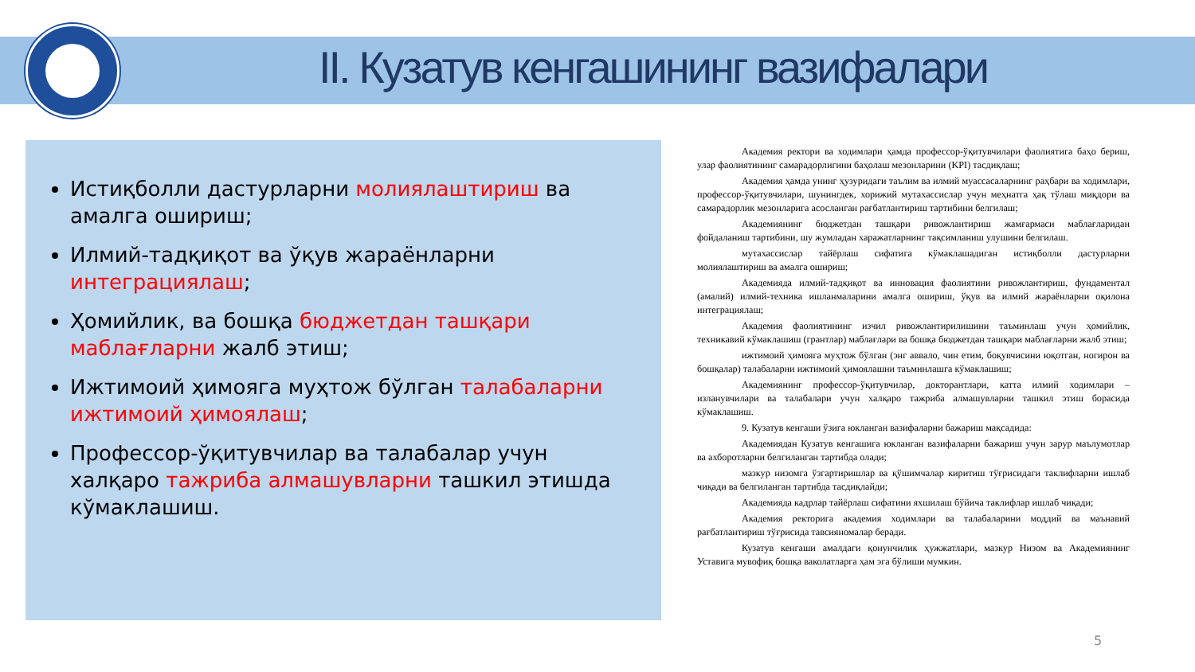II. Кузатув кенгашининг вазифалари
Истиқболли дастурларни молиялаштириш ва амалга ошириш;
Илмий-тадқиқот ва ўқув жараёнларни интеграциялаш;
Ҳомийлик, ва бошқа бюджетдан ташқари маблағларни жалб этиш;
Ижтимоий ҳимояга муҳтож бўлган талабаларни ижтимоий ҳимоялаш;
Профессор-ўқитувчилар ва талабалар учун халқаро тажриба алмашувларни ташкил этишда кўмаклашиш.
Академия ректори ва ходимлари ҳамда профессор-ўқитувчилари фаолиятига баҳо бериш, улар фаолиятининг самарадорлигини баҳолаш мезонларини (KPI) тасдиқлаш;
Академия ҳамда унинг ҳузуридаги таълим ва илмий муассасаларнинг раҳбари ва ходимлари, профессор-ўқитувчилари, шунингдек, хорижий мутахассислар учун меҳнатга ҳақ тўлаш миқдори ва самарадорлик мезонларига асосланган рағбатлантириш тартибини белгилаш;
Академиянинг бюджетдан ташқари ривожлантириш жамғармаси маблағларидан фойдаланиш тартибини, шу жумладан харажатларнинг тақсимланиш улушини белгилаш.
мутахассислар тайёрлаш сифатига кўмаклашадиган истиқболли дастурларни молиялаштириш ва амалга ошириш;
Академияда илмий-тадқиқот ва инновация фаолиятини ривожлантириш, фундаментал (амалий) илмий-техника ишланмаларини амалга ошириш, ўқув ва илмий жараёнларни оқилона интеграциялаш;
Академия фаолиятининг изчил ривожлантирилишини таъминлаш учун ҳомийлик, техникавий кўмаклашиш (грантлар) маблағлари ва бошқа бюджетдан ташқари маблағларни жалб этиш;
ижтимоий ҳимояга муҳтож бўлган (энг аввало, чин етим, боқувчисини юқотган, ногирон ва бошқалар) талабаларни ижтимоий ҳимоялашни таъминлашга кўмаклашиш;
Академиянинг профессор-ўқитувчилар, докторантлари, катта илмий ходимлари – изланувчилари ва талабалари учун халқаро тажриба алмашувларни ташкил этиш борасида кўмаклашиш.
9. Кузатув кенгаши ўзига юкланган вазифаларни бажариш мақсадида:
Академиядан Кузатув кенгашига юкланган вазифаларни бажариш учун зарур маълумотлар ва ахборотларни белгиланган тартибда олади;
мазкур низомга ўзгартиришлар ва қўшимчалар киритиш тўғрисидаги таклифларни ишлаб чиқади ва белгиланган тартибда тасдиқлайди;
Академияда кадрлар тайёрлаш сифатини яхшилаш бўйича таклифлар ишлаб чиқади;
Академия ректорига академия ходимлари ва талабаларини моддий ва маънавий рағбатлантириш тўғрисида тавсияномалар беради.
Кузатув кенгаши амалдаги қонунчилик ҳужжатлари, мазкур Низом ва Академиянинг Уставига мувофиқ бошқа ваколатларга ҳам эга бўлиши мумкин.
5